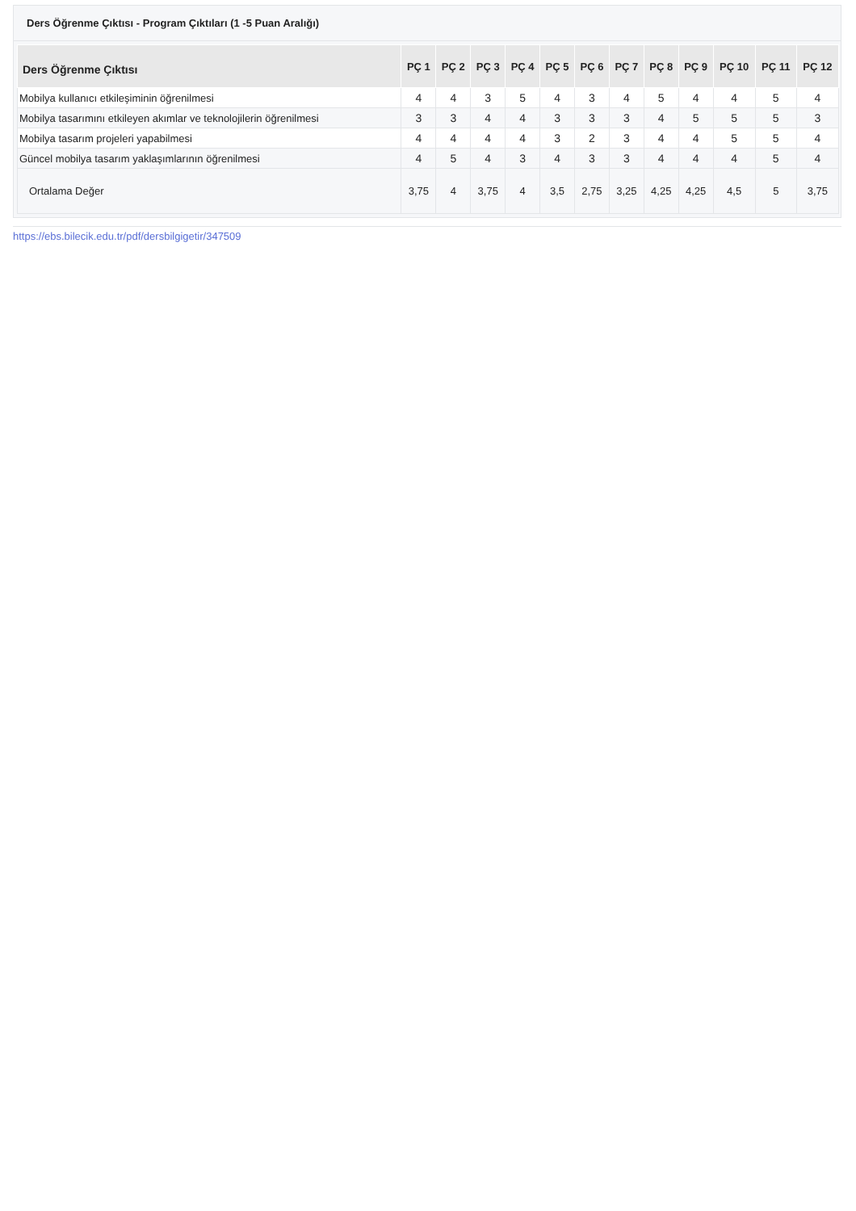Ders Öğrenme Çıktısı - Program Çıktıları (1 -5 Puan Aralığı)
| Ders Öğrenme Çıktısı | PÇ 1 | PÇ 2 | PÇ 3 | PÇ 4 | PÇ 5 | PÇ 6 | PÇ 7 | PÇ 8 | PÇ 9 | PÇ 10 | PÇ 11 | PÇ 12 |
| --- | --- | --- | --- | --- | --- | --- | --- | --- | --- | --- | --- | --- |
| Mobilya kullanıcı etkileşiminin öğrenilmesi | 4 | 4 | 3 | 5 | 4 | 3 | 4 | 5 | 4 | 4 | 5 | 4 |
| Mobilya tasarımını etkileyen akımlar ve teknolojilerin öğrenilmesi | 3 | 3 | 4 | 4 | 3 | 3 | 3 | 4 | 5 | 5 | 5 | 3 |
| Mobilya tasarım projeleri yapabilmesi | 4 | 4 | 4 | 4 | 3 | 2 | 3 | 4 | 4 | 5 | 5 | 4 |
| Güncel mobilya tasarım yaklaşımlarının öğrenilmesi | 4 | 5 | 4 | 3 | 4 | 3 | 3 | 4 | 4 | 4 | 5 | 4 |
| Ortalama Değer | 3,75 | 4 | 3,75 | 4 | 3,5 | 2,75 | 3,25 | 4,25 | 4,25 | 4,5 | 5 | 3,75 |
https://ebs.bilecik.edu.tr/pdf/dersbilgigetir/347509